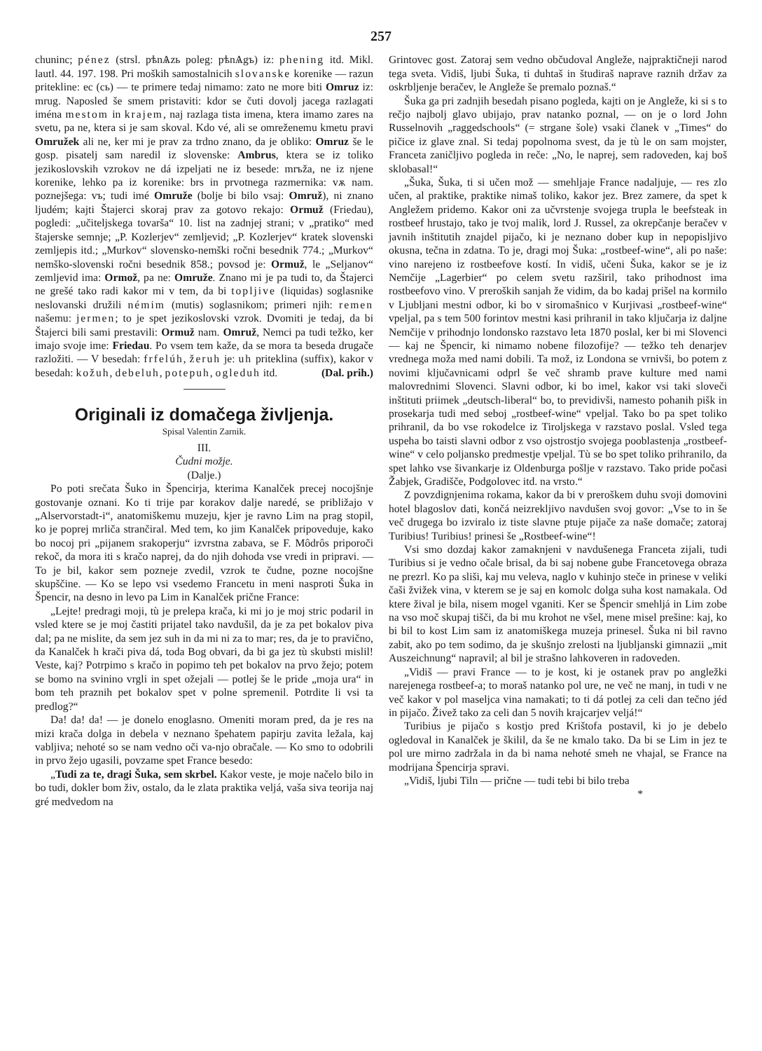257
chuninc; pénez (strsl. pѣnѦzь poleg: pѣnѦgъ) iz: phening itd. Mikl. lautl. 44. 197. 198. Pri moških samostalnicih slovanske korenike — razun pritekline: ec (сь) — te primere tedaj nimamo: zato ne more biti Omruz iz: mrug. Naposled še smem pristaviti: kdor se čuti dovolj jacega razlagati iména mestom in krajem, naj razlaga tista imena, ktera imamo zares na svetu, pa ne, ktera si je sam skoval. Kdo vé, ali se omreženemu kmetu pravi Omružek ali ne, ker mi je prav za trdno znano, da je obliko: Omruz še le gosp. pisatelj sam naredil iz slovenske: Ambrus, ktera se iz toliko jezikoslovskih vzrokov ne dá izpeljati ne iz besede: mrъža, ne iz njene korenike, lehko pa iz korenike: brs in prvotnega razmernika: vѫ nam. poznejšega: vъ; tudi imé Omruže (bolje bi bilo vsaj: Omruž), ni znano ljudém; kajti Štajerci skoraj prav za gotovo rekajo: Ormuž (Friedau), pogledi: „učiteljskega tovarša“ 10. list na zadnjej strani; v „pratiko“ med štajerske semnje; „P. Kozlerjev“ zemljevid; „P. Kozlerjev“ kratek slovenski zemljepis itd.; „Murkov“ slovensko-nemški ročni besednik 774.; „Murkov“ nemško-slovenski ročni besednik 858.; povsod je: Ormuž, le „Seljanov“ zemljevid ima: Ormož, pa ne: Omruže. Znano mi je pa tudi to, da Štajerci ne grešé tako radi kakor mi v tem, da bi topljive (liquidas) soglasnike neslovanski družili némim (mutis) soglasnikom; primeri njih: remen našemu: jermen; to je spet jezikoslovski vzrok. Dvomiti je tedaj, da bi Štajerci bili sami prestavili: Ormuž nam. Omruž, Nemci pa tudi težko, ker imajo svoje ime: Friedau. Po vsem tem kaže, da se mora ta beseda drugače razložiti. — V besedah: frfelúh, žeruh je: uh priteklina (suffix), kakor v besedah: kožuh, debeluh, potepuh, ogleduh itd. (Dal. prih.)
Originali iz domačega življenja.
Spisal Valentin Zarnik.
III.
Čudni možje.
(Dalje.)
Po poti srečata Šuko in Špencirja, kterima Kanalček precej nocojšnje gostovanje oznani. Ko ti trije par korakov dalje naredé, se približajo v „Alservorstadt-i“, anatomiškemu muzeju, kjer je ravno Lim na prag stopil, ko je poprej mrliča strančiral. Med tem, ko jim Kanalček pripoveduje, kako bo nocoj pri „pijanem srakoperju“ izvrstna zabava, se F. Môdrôs priporoči rekoč, da mora iti s kračo naprej, da do njih dohoda vse vredi in pripravi. — To je bil, kakor sem pozneje zvedil, vzrok te čudne, pozne nocojšne skupščine. — Ko se lepo vsi vsedemo Francetu in meni nasproti Šuka in Špencir, na desno in levo pa Lim in Kanalček prične France:
„Lejte! predragi moji, tù je prelepa krača, ki mi jo je moj stric podaril in vsled ktere se je moj častiti prijatel tako navdušil, da je za pet bokalov piva dal; pa ne mislite, da sem jez suh in da mi ni za to mar; res, da je to pravično, da Kanalček h krači piva dá, toda Bog obvari, da bi ga jez tù skubsti mislil! Veste, kaj? Potrpimo s kračo in popimo teh pet bokalov na prvo žejo; potem se bomo na svinino vrgli in spet ožejali — potlej še le pride „moja ura“ in bom teh praznih pet bokalov spet v polne spremenil. Potrdite li vsi ta predlog?“
Da! da! da! — je donelo enoglasno. Omeniti moram pred, da je res na mizi krača dolga in debela v neznano špehatem papirju zavita ležala, kaj vabljiva; nehoté so se nam vedno oči va-njo obračale. — Ko smo to odobrili in prvo žejo ugasili, povzame spet France besedo:
„Tudi za te, dragi Šuka, sem skrbel. Kakor veste, je moje načelo bilo in bo tudi, dokler bom živ, ostalo, da le zlata praktika veljá, vaša siva teorija naj gré medvedom na
Grintovec gost. Zatoraj sem vedno občudoval Angleže, najpraktičneji narod tega sveta. Vidiš, ljubi Šuka, ti duhtaš in študiraš naprave raznih držav za oskrbljenje beračev, le Angleže še premalo poznaš.“
Šuka ga pri zadnjih besedah pisano pogleda, kajti on je Angleže, ki si s to rečjo najbolj glavo ubijajo, prav natanko poznal, — on je o lord John Russelnovih „raggedschools“ (= strgane šole) vsaki članek v „Times“ do pičice iz glave znal. Si tedaj popolnoma svest, da je tù le on sam mojster, Franceta zaničljivo pogleda in reče: „No, le naprej, sem radoveden, kaj boš sklobasal!“
„Šuka, Šuka, ti si učen mož — smehljaje France nadaljuje, — res zlo učen, al praktike, praktike nimaš toliko, kakor jez. Brez zamere, da spet k Angležem pridemo. Kakor oni za učvrstenje svojega trupla le beefsteak in rostbeef hrustajo, tako je tvoj malik, lord J. Russel, za okrepčanje beračev v javnih inštitutih znajdel pijačo, ki je neznano dober kup in nepopisljivo okusna, tečna in zdatna. To je, dragi moj Šuka: „rostbeef-wine“, ali po naše: vino narejeno iz rostbeefove kostí. In vidiš, učeni Šuka, kakor se je iz Nemčije „Lagerbier“ po celem svetu razširil, tako prihodnost ima rostbeefovo vino. V preroških sanjah že vidim, da bo kadaj prišel na kormilo v Ljubljani mestni odbor, ki bo v siromašnico v Kurjivasi „rostbeef-wine“ vpeljal, pa s tem 500 forintov mestni kasi prihranil in tako ključarja iz daljne Nemčije v prihodnjo londonsko razstavo leta 1870 poslal, ker bi mi Slovenci — kaj ne Špencir, ki nimamo nobene filozofije? — težko teh denarjev vrednega moža med nami dobili. Ta mož, iz Londona se vrnivši, bo potem z novimi ključavnicami odprl še več shramb prave kulture med nami malovrednimi Slovenci. Slavni odbor, ki bo imel, kakor vsi taki sloveči inštituti priimek „deutsch-liberal“ bo, to previdivši, namesto pohanih pišk in prosekarja tudi med seboj „rostbeef-wine“ vpeljal. Tako bo pa spet toliko prihranil, da bo vse rokodelce iz Tiroljskega v razstavo poslal. Vsled tega uspeha bo taisti slavni odbor z vso ojstrostjo svojega pooblastenja „rostbeef-wine“ v celo poljansko predmestje vpeljal. Tù se bo spet toliko prihranilo, da spet lahko vse šivankarje iz Oldenburga pošlje v razstavo. Tako pride počasi Žabjek, Gradišče, Podgolovec itd. na vrsto.“
Z povzdignjenima rokama, kakor da bi v preroškem duhu svoji domovini hotel blagoslov dati, končá neizrekljivo navdušen svoj govor: „Vse to in še več drugega bo izviralo iz tiste slavne ptuje pijače za naše domače; zatoraj Turibius! Turibius! prinesi še „Rostbeef-wine“!
Vsi smo dozdaj kakor zamaknjeni v navdušenega Franceta zijali, tudi Turibius si je vedno očale brisal, da bi saj nobene gube Francetovega obraza ne prezrl. Ko pa sliši, kaj mu veleva, naglo v kuhinjo steče in prinese v veliki čaši žvižek vina, v kterem se je saj en komolc dolga suha kost namakala. Od ktere žival je bila, nisem mogel vganiti. Ker se Špencir smehljá in Lim zobe na vso moč skupaj tišči, da bi mu krohot ne všel, mene misel prešine: kaj, ko bi bil to kost Lim sam iz anatomiškega muzeja prinesel. Šuka ni bil ravno zabit, ako po tem sodimo, da je skušnjo zrelosti na ljubljanski gimnazii „mit Auszeichnung“ napravil; al bil je strašno lahkoveren in radoveden.
„Vidiš — pravi France — to je kost, ki je ostanek prav po angležki narejenega rostbeef-a; to moraš natanko pol ure, ne več ne manj, in tudi v ne več kakor v pol maseljca vina namakati; to ti dá potlej za celi dan tečno jéd in pijačo. Živež tako za celi dan 5 novih krajcarjev veljá!“
Turibius je pijačo s kostjo pred Krištofa postavil, ki jo je debelo ogledoval in Kanalček je škilil, da še ne kmalo tako. Da bi se Lim in jez te pol ure mirno zadržala in da bi nama nehoté smeh ne vhajal, se France na modrijana Špencirja spravi.
„Vidiš, ljubi Tiln — prične — tudi tebi bi bilo treba
*